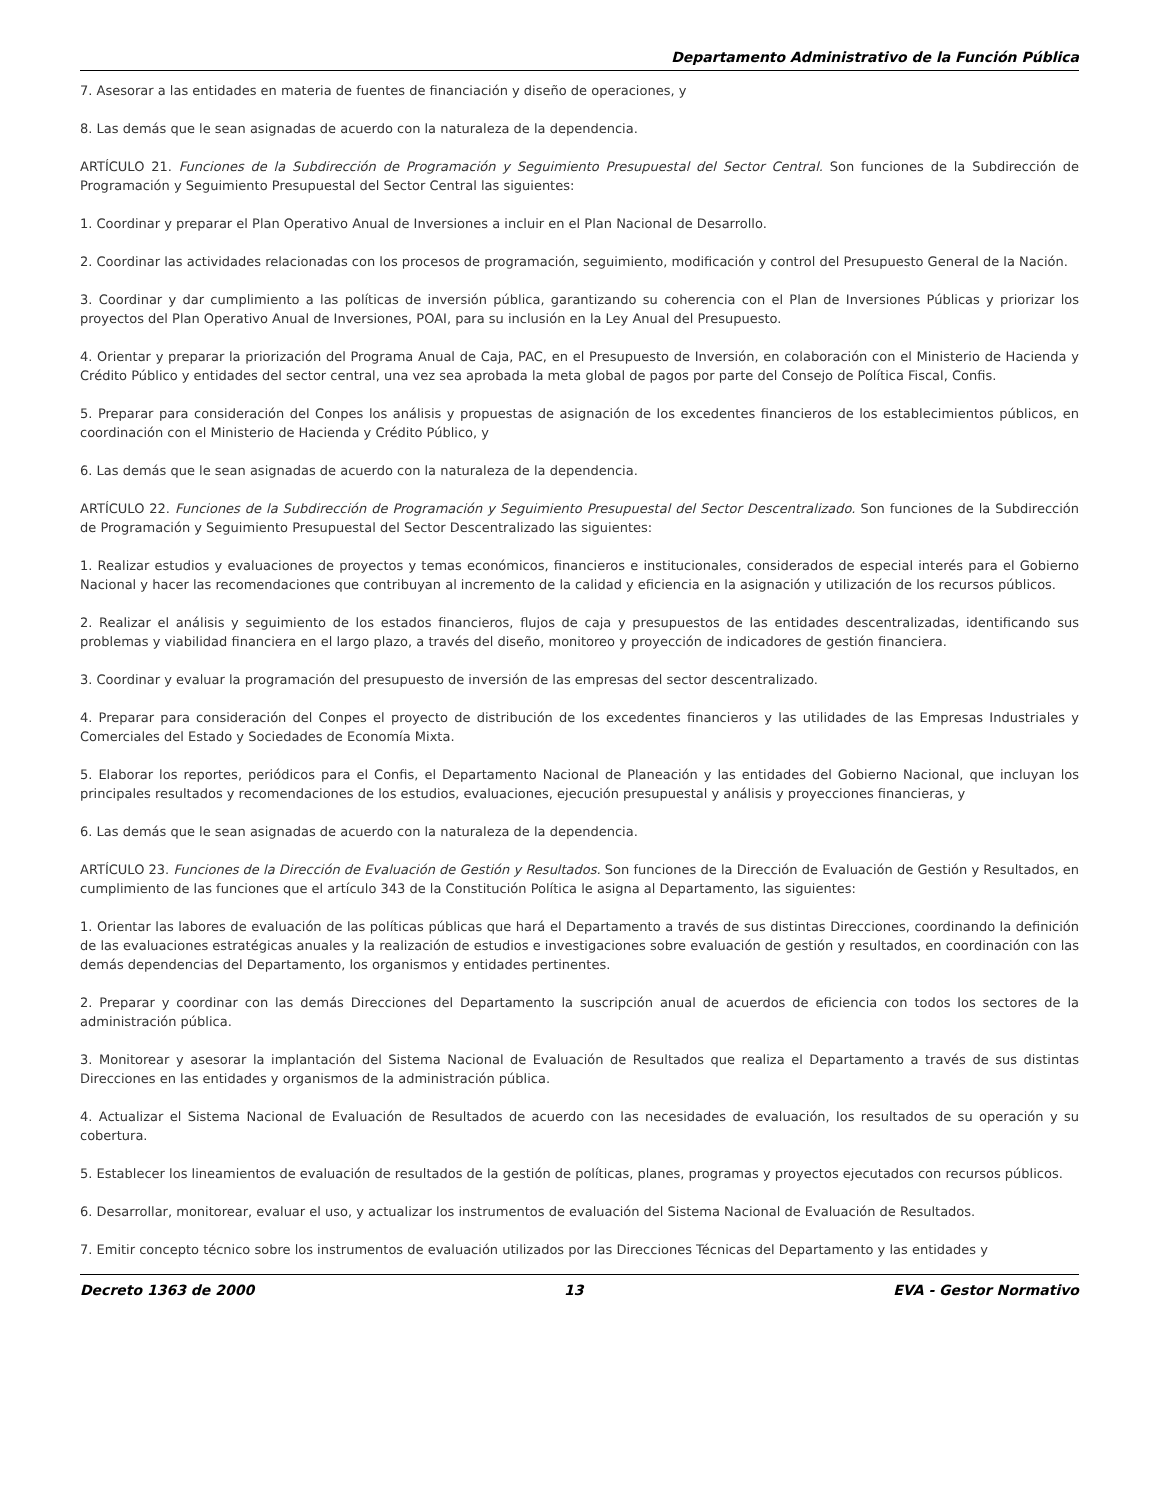Departamento Administrativo de la Función Pública
7. Asesorar a las entidades en materia de fuentes de financiación y diseño de operaciones, y
8. Las demás que le sean asignadas de acuerdo con la naturaleza de la dependencia.
ARTÍCULO 21. Funciones de la Subdirección de Programación y Seguimiento Presupuestal del Sector Central. Son funciones de la Subdirección de Programación y Seguimiento Presupuestal del Sector Central las siguientes:
1. Coordinar y preparar el Plan Operativo Anual de Inversiones a incluir en el Plan Nacional de Desarrollo.
2. Coordinar las actividades relacionadas con los procesos de programación, seguimiento, modificación y control del Presupuesto General de la Nación.
3. Coordinar y dar cumplimiento a las políticas de inversión pública, garantizando su coherencia con el Plan de Inversiones Públicas y priorizar los proyectos del Plan Operativo Anual de Inversiones, POAI, para su inclusión en la Ley Anual del Presupuesto.
4. Orientar y preparar la priorización del Programa Anual de Caja, PAC, en el Presupuesto de Inversión, en colaboración con el Ministerio de Hacienda y Crédito Público y entidades del sector central, una vez sea aprobada la meta global de pagos por parte del Consejo de Política Fiscal, Confis.
5. Preparar para consideración del Conpes los análisis y propuestas de asignación de los excedentes financieros de los establecimientos públicos, en coordinación con el Ministerio de Hacienda y Crédito Público, y
6. Las demás que le sean asignadas de acuerdo con la naturaleza de la dependencia.
ARTÍCULO 22. Funciones de la Subdirección de Programación y Seguimiento Presupuestal del Sector Descentralizado. Son funciones de la Subdirección de Programación y Seguimiento Presupuestal del Sector Descentralizado las siguientes:
1. Realizar estudios y evaluaciones de proyectos y temas económicos, financieros e institucionales, considerados de especial interés para el Gobierno Nacional y hacer las recomendaciones que contribuyan al incremento de la calidad y eficiencia en la asignación y utilización de los recursos públicos.
2. Realizar el análisis y seguimiento de los estados financieros, flujos de caja y presupuestos de las entidades descentralizadas, identificando sus problemas y viabilidad financiera en el largo plazo, a través del diseño, monitoreo y proyección de indicadores de gestión financiera.
3. Coordinar y evaluar la programación del presupuesto de inversión de las empresas del sector descentralizado.
4. Preparar para consideración del Conpes el proyecto de distribución de los excedentes financieros y las utilidades de las Empresas Industriales y Comerciales del Estado y Sociedades de Economía Mixta.
5. Elaborar los reportes, periódicos para el Confis, el Departamento Nacional de Planeación y las entidades del Gobierno Nacional, que incluyan los principales resultados y recomendaciones de los estudios, evaluaciones, ejecución presupuestal y análisis y proyecciones financieras, y
6. Las demás que le sean asignadas de acuerdo con la naturaleza de la dependencia.
ARTÍCULO 23. Funciones de la Dirección de Evaluación de Gestión y Resultados. Son funciones de la Dirección de Evaluación de Gestión y Resultados, en cumplimiento de las funciones que el artículo 343 de la Constitución Política le asigna al Departamento, las siguientes:
1. Orientar las labores de evaluación de las políticas públicas que hará el Departamento a través de sus distintas Direcciones, coordinando la definición de las evaluaciones estratégicas anuales y la realización de estudios e investigaciones sobre evaluación de gestión y resultados, en coordinación con las demás dependencias del Departamento, los organismos y entidades pertinentes.
2. Preparar y coordinar con las demás Direcciones del Departamento la suscripción anual de acuerdos de eficiencia con todos los sectores de la administración pública.
3. Monitorear y asesorar la implantación del Sistema Nacional de Evaluación de Resultados que realiza el Departamento a través de sus distintas Direcciones en las entidades y organismos de la administración pública.
4. Actualizar el Sistema Nacional de Evaluación de Resultados de acuerdo con las necesidades de evaluación, los resultados de su operación y su cobertura.
5. Establecer los lineamientos de evaluación de resultados de la gestión de políticas, planes, programas y proyectos ejecutados con recursos públicos.
6. Desarrollar, monitorear, evaluar el uso, y actualizar los instrumentos de evaluación del Sistema Nacional de Evaluación de Resultados.
7. Emitir concepto técnico sobre los instrumentos de evaluación utilizados por las Direcciones Técnicas del Departamento y las entidades y
Decreto 1363 de 2000 13 EVA - Gestor Normativo